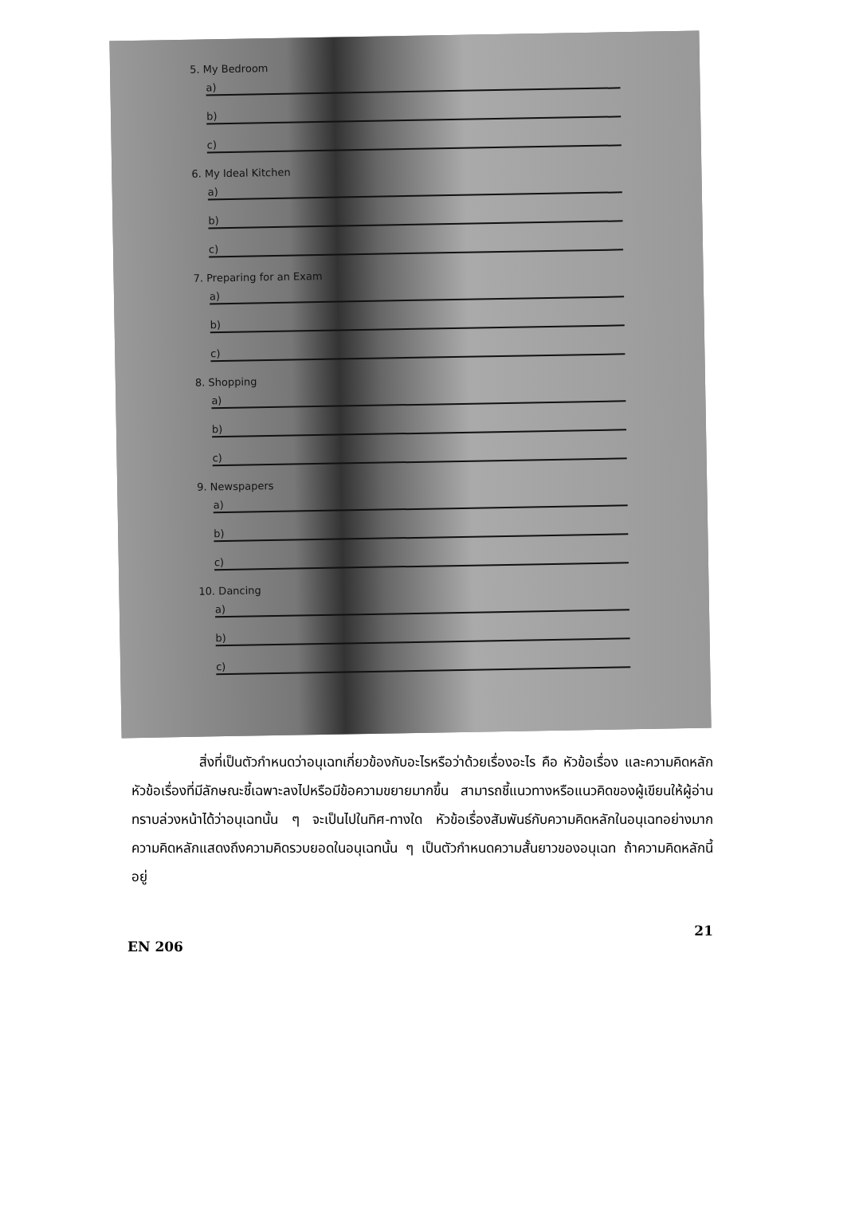5. My Bedroom
a)
b)
c)
6. My Ideal Kitchen
a)
b)
c)
7. Preparing for an Exam
a)
b)
c)
8. Shopping
a)
b)
c)
9. Newspapers
a)
b)
c)
10. Dancing
a)
b)
c)
     สิ่งที่เป็นตัวกำหนดว่าอนุเฉทเกี่ยวข้องกับอะไรหรือว่าด้วยเรื่องอะไร คือ หัวข้อเรื่อง และความคิดหลัก หัวข้อเรื่องที่มีลักษณะชี้เฉพาะลงไปหรือมีข้อความขยายมากขึ้น สามารถชี้แนวทางหรือแนวคิดของผู้เขียนให้ผู้อ่านทราบล่วงหน้าได้ว่าอนุเฉทนั้น ๆ จะเป็นไปในทิศ-ทางใด หัวข้อเรื่องสัมพันธ์กับความคิดหลักในอนุเฉทอย่างมาก ความคิดหลักแสดงถึงความคิดรวบยอดในอนุเฉทนั้น ๆ เป็นตัวกำหนดความสั้นยาวของอนุเฉท ถ้าความคิดหลักนี้อยู่
EN 206 21